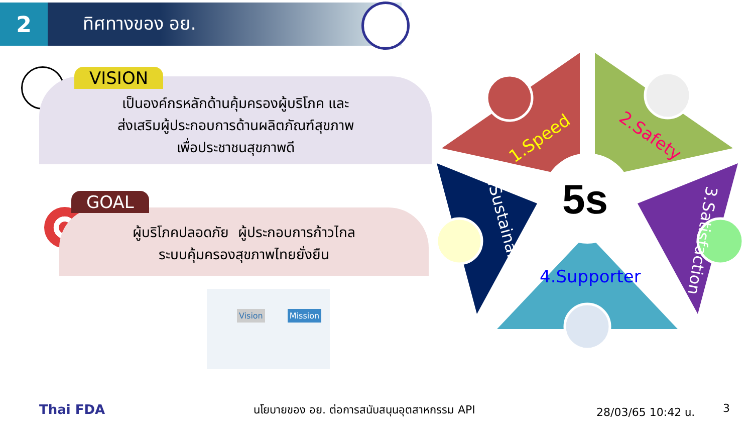2
ทิศทางของ อย.
เป็นองค์กรหลักด้านคุ้มครองผู้บริโภค และ
ส่งเสริมผู้ประกอบการด้านผลิตภัณฑ์สุขภาพ
เพื่อประชาชนสุขภาพดี
VISION
ผู้บริโภคปลอดภัย ผู้ประกอบการก้าวไกล
ระบบคุ้มครองสุขภาพไทยยั่งยืน
GOAL
Vision Mission
5s
1.Speed 2.Safety
3.Satisfaction
4.Supporter
5.Sustainability
Thai FDA นโยบายของ อย. ต่อการสนับสนุนอุตสาหกรรม API 28/03/65 10:42 น. 3